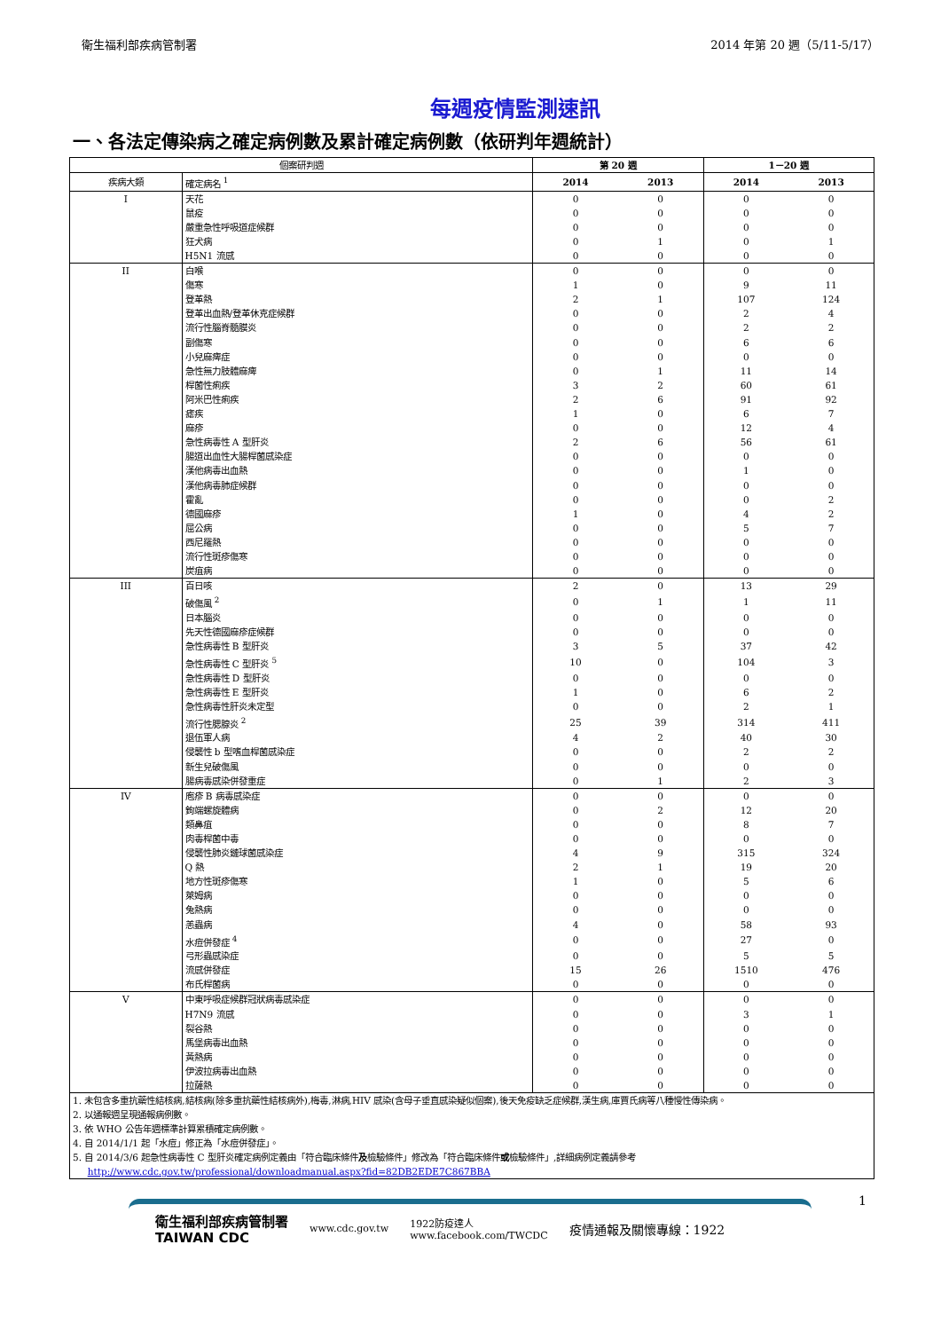衛生福利部疾病管制署 2014 年第 20 週（5/11-5/17）
每週疫情監測速訊
一、各法定傳染病之確定病例數及累計確定病例數（依研判年週統計）
| 個案研判週 | | 第 20 週 | | 1－20 週 | |
| --- | --- | --- | --- | --- | --- |
| 疾病大類 | 確定病名 <sup>1</sup> | 2014 | 2013 | 2014 | 2013 |
| I | 天花 | 0 | 0 | 0 | 0 |
| | 鼠疫 | 0 | 0 | 0 | 0 |
| | 嚴重急性呼吸道症候群 | 0 | 0 | 0 | 0 |
| | 狂犬病 | 0 | 1 | 0 | 1 |
| | H5N1 流感 | 0 | 0 | 0 | 0 |
| II | 白喉 | 0 | 0 | 0 | 0 |
| | 傷寒 | 1 | 0 | 9 | 11 |
| | 登革熱 | 2 | 1 | 107 | 124 |
| | 登革出血熱/登革休克症候群 | 0 | 0 | 2 | 4 |
| | 流行性腦脊髓膜炎 | 0 | 0 | 2 | 2 |
| | 副傷寒 | 0 | 0 | 6 | 6 |
| | 小兒麻痺症 | 0 | 0 | 0 | 0 |
| | 急性無力肢體麻痺 | 0 | 1 | 11 | 14 |
| | 桿菌性痢疾 | 3 | 2 | 60 | 61 |
| | 阿米巴性痢疾 | 2 | 6 | 91 | 92 |
| | 瘧疾 | 1 | 0 | 6 | 7 |
| | 麻疹 | 0 | 0 | 12 | 4 |
| | 急性病毒性 A 型肝炎 | 2 | 6 | 56 | 61 |
| | 腸道出血性大腸桿菌感染症 | 0 | 0 | 0 | 0 |
| | 漢他病毒出血熱 | 0 | 0 | 1 | 0 |
| | 漢他病毒肺症候群 | 0 | 0 | 0 | 0 |
| | 霍亂 | 0 | 0 | 0 | 2 |
| | 德國麻疹 | 1 | 0 | 4 | 2 |
| | 屈公病 | 0 | 0 | 5 | 7 |
| | 西尼羅熱 | 0 | 0 | 0 | 0 |
| | 流行性斑疹傷寒 | 0 | 0 | 0 | 0 |
| | 炭疽病 | 0 | 0 | 0 | 0 |
| III | 百日咳 | 2 | 0 | 13 | 29 |
| | 破傷風 <sup>2</sup> | 0 | 1 | 1 | 11 |
| | 日本腦炎 | 0 | 0 | 0 | 0 |
| | 先天性德國麻疹症候群 | 0 | 0 | 0 | 0 |
| | 急性病毒性 B 型肝炎 | 3 | 5 | 37 | 42 |
| | 急性病毒性 C 型肝炎 <sup>5</sup> | 10 | 0 | 104 | 3 |
| | 急性病毒性 D 型肝炎 | 0 | 0 | 0 | 0 |
| | 急性病毒性 E 型肝炎 | 1 | 0 | 6 | 2 |
| | 急性病毒性肝炎未定型 | 0 | 0 | 2 | 1 |
| | 流行性腮腺炎 <sup>2</sup> | 25 | 39 | 314 | 411 |
| | 退伍軍人病 | 4 | 2 | 40 | 30 |
| | 侵襲性 b 型嗜血桿菌感染症 | 0 | 0 | 2 | 2 |
| | 新生兒破傷風 | 0 | 0 | 0 | 0 |
| | 腸病毒感染併發重症 | 0 | 1 | 2 | 3 |
| IV | 庖疹 B 病毒感染症 | 0 | 0 | 0 | 0 |
| | 鉤端螺旋體病 | 0 | 2 | 12 | 20 |
| | 類鼻疽 | 0 | 0 | 8 | 7 |
| | 肉毒桿菌中毒 | 0 | 0 | 0 | 0 |
| | 侵襲性肺炎鏈球菌感染症 | 4 | 9 | 315 | 324 |
| | Q 熱 | 2 | 1 | 19 | 20 |
| | 地方性斑疹傷寒 | 1 | 0 | 5 | 6 |
| | 萊姆病 | 0 | 0 | 0 | 0 |
| | 兔熱病 | 0 | 0 | 0 | 0 |
| | 恙蟲病 | 4 | 0 | 58 | 93 |
| | 水痘併發症 <sup>4</sup> | 0 | 0 | 27 | 0 |
| | 弓形蟲感染症 | 0 | 0 | 5 | 5 |
| | 流感併發症 | 15 | 26 | 1510 | 476 |
| | 布氏桿菌病 | 0 | 0 | 0 | 0 |
| V | 中東呼吸症候群冠狀病毒感染症 | 0 | 0 | 0 | 0 |
| | H7N9 流感 | 0 | 0 | 3 | 1 |
| | 裂谷熱 | 0 | 0 | 0 | 0 |
| | 馬堡病毒出血熱 | 0 | 0 | 0 | 0 |
| | 黃熱病 | 0 | 0 | 0 | 0 |
| | 伊波拉病毒出血熱 | 0 | 0 | 0 | 0 |
| | 拉薩熱 | 0 | 0 | 0 | 0 |
| 1. 未包含多重抗藥性結核病,結核病(除多重抗藥性結核病外),梅毒,淋病,HIV 感染(含母子垂直感染疑似個案),後天免疫缺乏症候群,漢生病,庫賈氏病等八種慢性傳染病。 | | | | | |
| 2. 以通報週呈現通報病例數。 | | | | | |
| 3. 依 WHO 公告年週標準計算累積確定病例數。 | | | | | |
| 4. 自 2014/1/1 起「水痘」修正為「水痘併發症」。 | | | | | |
| 5. 自 2014/3/6 起急性病毒性 C 型肝炎確定病例定義由「符合臨床條件 及 檢驗條件」修改為「符合臨床條件 或 檢驗條件」,詳細病例定義請參考 http://www.cdc.gov.tw/professional/downloadmanual.aspx?fid=82DB2EDE7C867BBA | | | | | |
1
衛生福利部疾病管制署
TAIWAN CDC www.cdc.gov.tw 1922防疫達人
www.facebook.com/TWCDC 疫情通報及關懷專線：1922